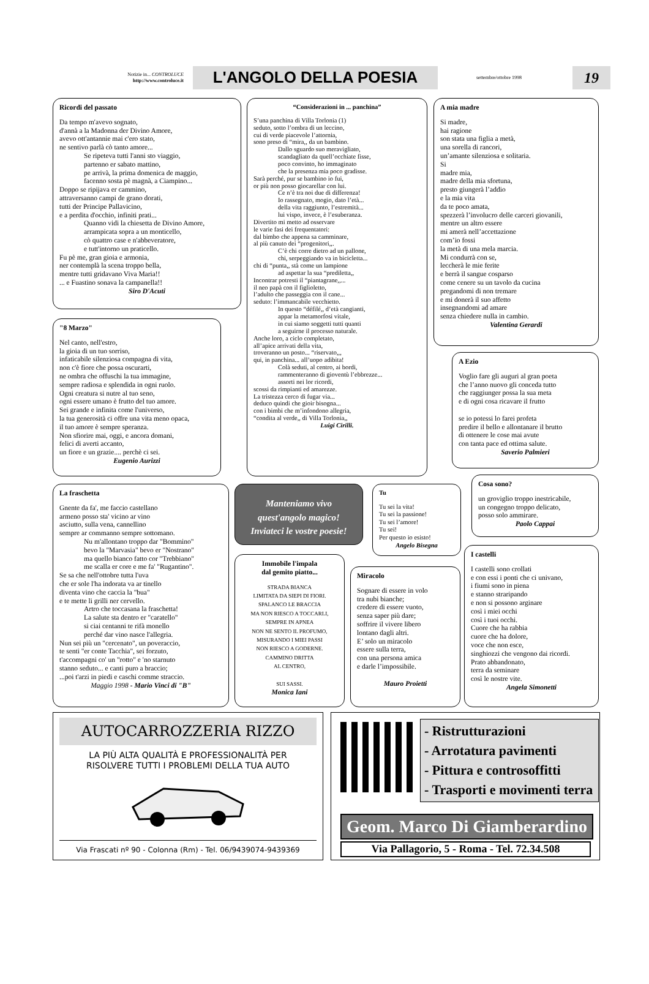Notizie in... CONTROLUCE
http://www.controluce.it
L'ANGOLO DELLA POESIA
settembre/ottobre 1998
19
Ricordi del passato
Da tempo m'avevo sognato,
d'annà a la Madonna der Divino Amore,
avevo ott'antannie mai c'ero stato,
ne sentivo parlà cò tanto amore...
Se ripeteva tutti l'anni sto viaggio,
partenno er sabato mattino,
pe arrivà, la prima domenica de maggio,
facenno sosta pè magnà, a Ciampino...
Doppo se ripijava er cammino,
attraversanno campi de grano dorati,
tutti der Principe Pallavicino,
e a perdita d'occhio, infiniti prati...
Quanno vidi la chiesetta de Divino Amore,
arrampicata sopra a un monticello,
cò quattro case e n'abbeveratore,
e tutt'intorno un praticello.
Fu pè me, gran gioia e armonia,
ner contemplà la scena troppo bella,
mentre tutti gridavano Viva Maria!!
... e Fuastino sonava la campanella!!
Siro D'Acuti
"8 Marzo"
Nel canto, nell'estro,
la gioia di un tuo sorriso,
infaticabile silenziosa compagna di vita,
non c'è fiore che possa oscurarti,
ne ombra che offuschi la tua immagine,
sempre radiosa e splendida in ogni ruolo.
Ogni creatura si nutre al tuo seno,
ogni essere umano è frutto del tuo amore.
Sei grande e infinita come l'universo,
la tua generosità ci offre una vita meno opaca,
il tuo amore è sempre speranza.
Non sfiorire mai, oggi, e ancora domani,
felici di averti accanto,
un fiore e un grazie.... perchè ci sei.
Eugenio Aurizzi
“Considerazioni in ... panchina”
S’una panchina di Villa Torlonia (1)
seduto, sotto l’ombra di un leccino,
cui di verde piacevole l’attornia,
sono preso di “mira,, da un bambino.
Dallo sguardo suo meravigliato,
scandagliato da quell’occhiate fisse,
poco convinto, ho immaginato
che la presenza mia poco gradisse.
Sarà perché, pur se bambino io fui,
or più non posso giocarellar con lui.
Ce n’è tra noi due di differenza!
Io rassegnato, mogio, dato l’età...
della vita raggiunto, l’estremità...
lui vispo, invece, è l’esuberanza.
Divertito mi metto ad osservare
le varie fasi dei frequentatori:
dal bimbo che appena sa camminare,
al più canuto dei “progenitori,,.
C’è chi corre dietro ad un pallone,
chi, serpeggiando va in bicicletta...
chi di “punta,, stà come un lampione
ad aspettar la sua “prediletta,,
Incontrar potresti il “piantagrane,,...
il neo papà con il figlioletto,
l’adulto che passeggia con il cane...
seduto: l’immancabile vecchietto.
In questo “défilé,, d’età cangianti,
appar la metamorfosi vitale,
in cui siamo soggetti tutti quanti
a seguirne il processo naturale.
Anche loro, a ciclo completato,
all’apice arrivati della vita,
troveranno un posto... “riservato,,,
qui, in panchina... all’uopo adibita!
Colà seduti, al centro, ai bordi,
rammenteranno di gioventù l’ebbrezze...
assorti nei lor ricordi,
scossi da rimpianti ed amarezze.
La tristezza cerco di fugar via...
deduco quindi che gioir bisogna...
con i bimbi che m’infondono allegria,
“condita al verde,, di Villa Torlonia,,
Luigi Cirilli.
A mia madre
Si madre,
hai ragione
son stata una figlia a metà,
una sorella di rancori,
un’amante silenziosa e solitaria.
Si
madre mia,
madre della mia sfortuna,
presto giungerà l’addio
e la mia vita
da te poco amata,
spezzerà l’involucro delle carceri giovanili,
mentre un altro essere
mi amerà nell’accettazione
com’io fossi
la metà di una mela marcia.
Mi condurrà con se,
leccherà le mie ferite
e berrà il sangue cosparso
come cenere su un tavolo da cucina
pregandomi di non tremare
e mi donerà il suo affetto
insegnandomi ad amare
senza chiedere nulla in cambio.
Valentina Gerardi
A Ezio
Voglio fare gli auguri al gran poeta
che l’anno nuovo gli conceda tutto
che raggiunger possa la sua meta
e di ogni cosa ricavare il frutto
se io potessi lo farei profeta
predire il bello e allontanare il brutto
di ottenere le cose mai avute
con tanta pace ed ottima salute.
Saverio Palmieri
La fraschetta
Gnente da fa', me faccio castellano
armeno posso sta' vicino ar vino
asciutto, sulla vena, cannellino
sempre ar commanno sempre sottomano.
Nu m'allontano troppo dar "Bommino"
bevo la "Marvasia" bevo er "Nostrano"
ma quello bianco fatto cor "Trebbiano"
me scalla er core e me fa' "Rugantino".
Se sa che nell'ottobre tutta l'uva
che er sole l'ha indorata va ar tinello
diventa vino che caccia la "bua"
e te mette li grilli ner cervello.
Artro che toccasana la fraschetta!
La salute sta dentro er "caratello"
si ciai centanni te rifà monello
perché dar vino nasce l'allegria.
Nun sei più un "cercenato", un poveraccio,
te senti "er conte Tacchia", sei forzuto,
t'accompagni co' un "rotto" e 'no starnuto
stanno seduto... e canti puro a braccio;
...poi t'arzi in piedi e caschi comme straccio.
Maggio 1998 - Mario Vinci di "B"
Manteniamo vivo
quest'angolo magico!
Inviateci le vostre poesie!
Immobile l'impala
dal gemito piatto...
STRADA BIANCA
LIMITATA DA SIEPI DI FIORI.
SPALANCO LE BRACCIA
MA NON RIESCO A TOCCARLI,
SEMPRE IN APNEA
NON NE SENTO IL PROFUMO,
MISURANDO I MIEI PASSI
NON RIESCO A GODERNE.
CAMMINO DRITTA
AL CENTRO,
SUI SASSI.
Monica Iani
Tu
Tu sei la vita!
Tu sei la passione!
Tu sei l’amore!
Tu sei!
Per questo io esisto!
Angelo Bisegna
Miracolo
Sognare di essere in volo
tra nubi bianche;
credere di essere vuoto,
senza saper più dare;
soffrire il vivere libero
lontano dagli altri.
E’ solo un miracolo
essere sulla terra,
con una persona amica
e darle l’impossibile.
Mauro Proietti
Cosa sono?
un groviglio troppo inestricabile,
un congegno troppo delicato,
posso solo ammirare.
Paolo Cappai
I castelli
I castelli sono crollati
e con essi i ponti che ci univano,
i fiumi sono in piena
e stanno straripando
e non si possono arginare
così i miei occhi
così i tuoi occhi.
Cuore che ha rabbia
cuore che ha dolore,
voce che non esce,
singhiozzi che vengono dai ricordi.
Prato abbandonato,
terra da seminare
così le nostre vite.
Angela Simonetti
AUTOCARROZZERIA RIZZO
LA PIÙ ALTA QUALITÀ E PROFESSIONALITÀ PER
RISOLVERE TUTTI I PROBLEMI DELLA TUA AUTO
Via Frascati nº 90 - Colonna (Rm) - Tel. 06/9439074-9439369
- Ristrutturazioni
- Arrotatura pavimenti
- Pittura e controsoffitti
- Trasporti e movimenti terra
Geom. Marco Di Giamberardino
Via Pallagorio, 5 - Roma - Tel. 72.34.508